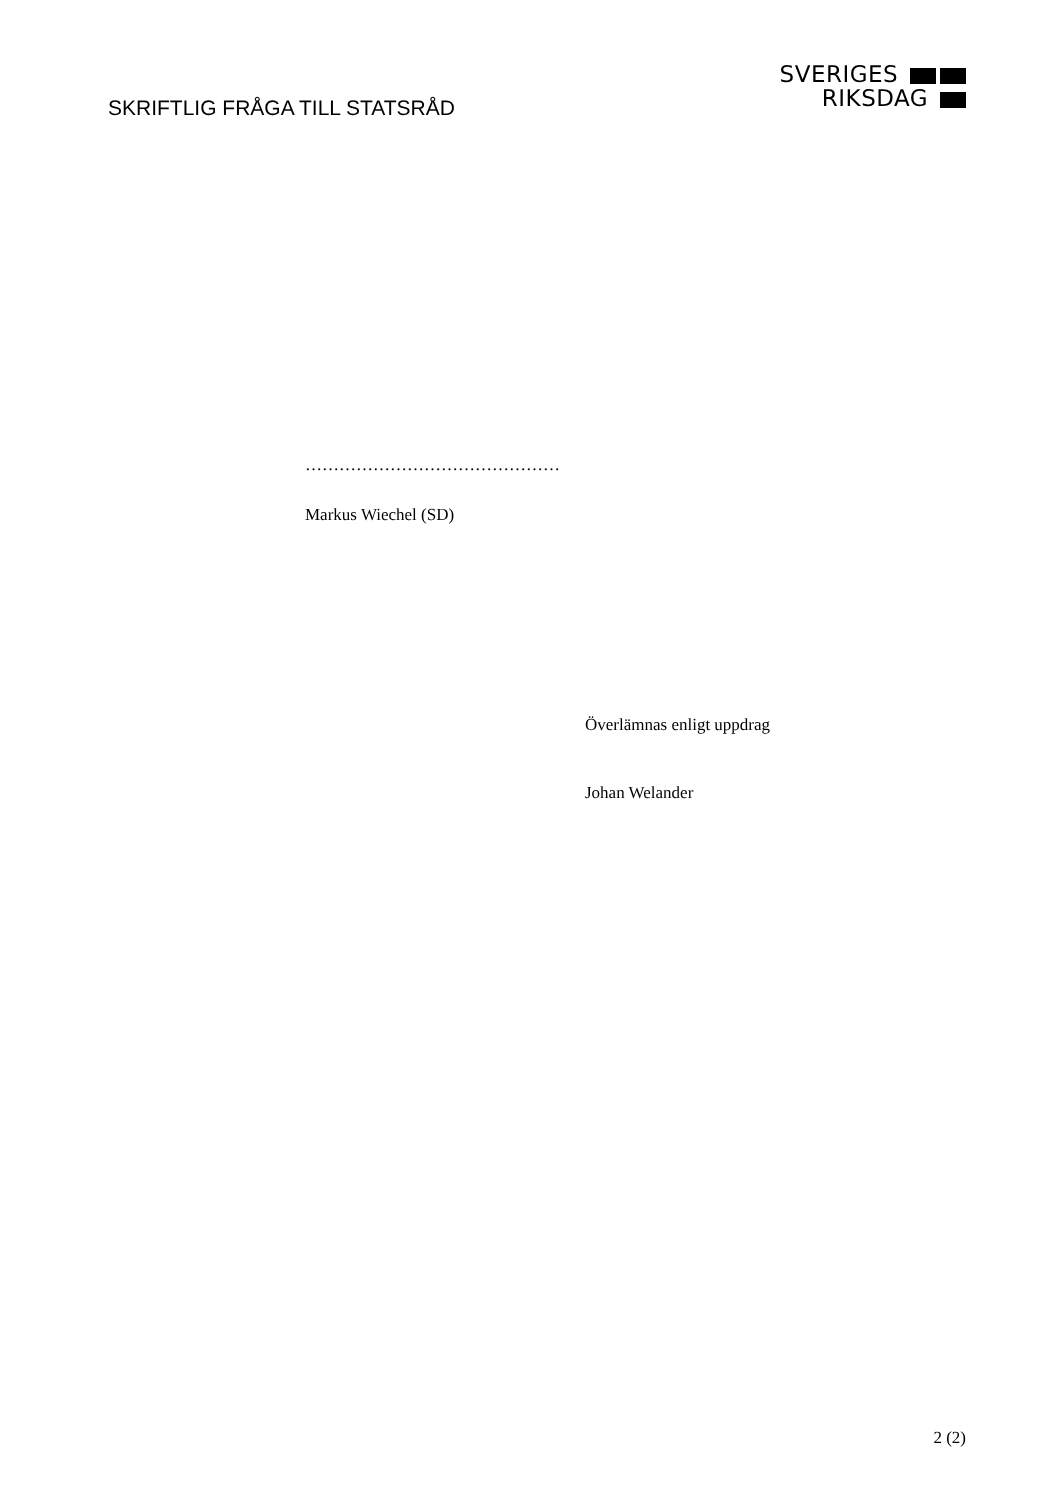SKRIFTLIG FRÅGA TILL STATSRÅD
SVERIGES
RIKSDAG
………………………………………
Markus Wiechel (SD)
Överlämnas enligt uppdrag
Johan Welander
2 (2)